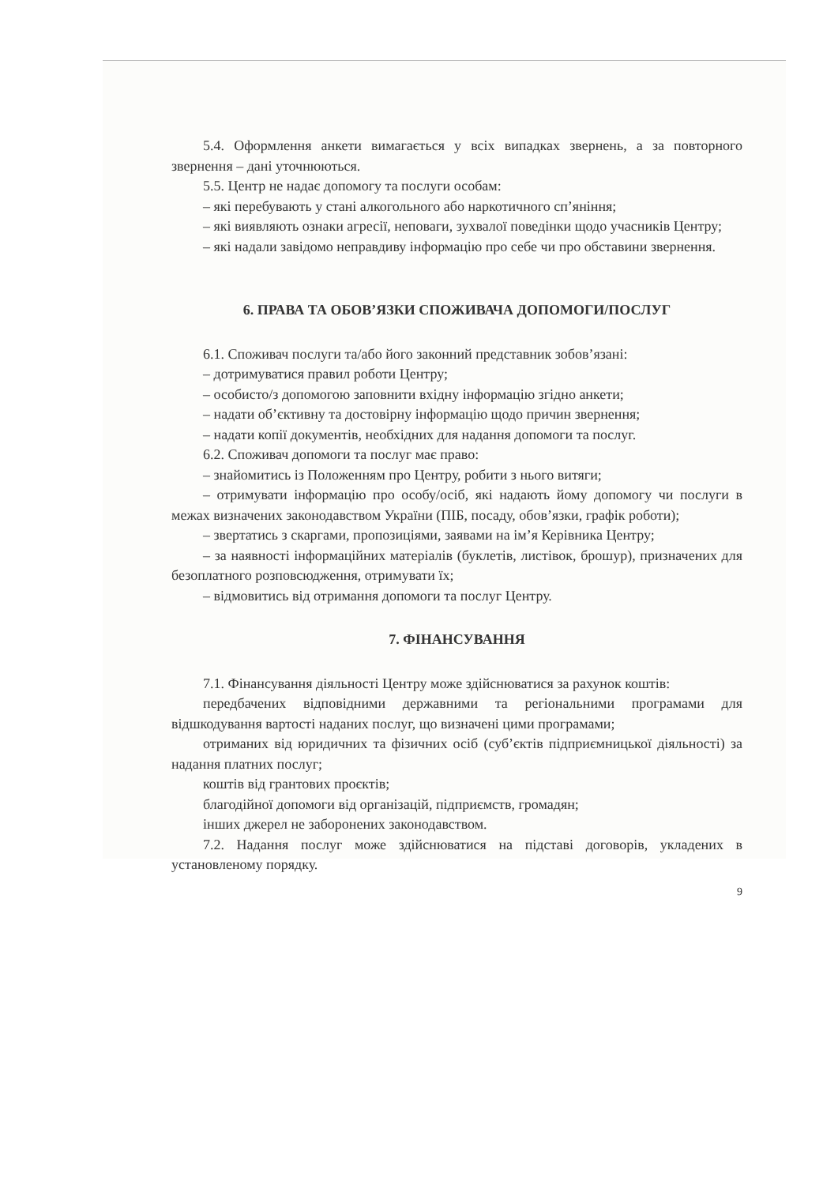5.4. Оформлення анкети вимагається у всіх випадках звернень, а за повторного звернення – дані уточнюються.
5.5. Центр не надає допомогу та послуги особам:
– які перебувають у стані алкогольного або наркотичного сп’яніння;
– які виявляють ознаки агресії, неповаги, зухвалої поведінки щодо учасників Центру;
– які надали завідомо неправдиву інформацію про себе чи про обставини звернення.
6. ПРАВА ТА ОБОВ’ЯЗКИ СПОЖИВАЧА ДОПОМОГИ/ПОСЛУГ
6.1. Споживач послуги та/або його законний представник зобов’язані:
– дотримуватися правил роботи Центру;
– особисто/з допомогою заповнити вхідну інформацію згідно анкети;
– надати об’єктивну та достовірну інформацію щодо причин звернення;
– надати копії документів, необхідних для надання допомоги та послуг.
6.2. Споживач допомоги та послуг має право:
– знайомитись із Положенням про Центру, робити з нього витяги;
– отримувати інформацію про особу/осіб, які надають йому допомогу чи послуги в межах визначених законодавством України (ПІБ, посаду, обов’язки, графік роботи);
– звертатись з скаргами, пропозиціями, заявами на ім’я Керівника Центру;
– за наявності інформаційних матеріалів (буклетів, листівок, брошур), призначених для безоплатного розповсюдження, отримувати їх;
– відмовитись від отримання допомоги та послуг Центру.
7. ФІНАНСУВАННЯ
7.1. Фінансування діяльності Центру може здійснюватися за рахунок коштів:
передбачених відповідними державними та регіональними програмами для відшкодування вартості наданих послуг, що визначені цими програмами;
отриманих від юридичних та фізичних осіб (суб’єктів підприємницької діяльності) за надання платних послуг;
коштів від грантових проєктів;
благодійної допомоги від організацій, підприємств, громадян;
інших джерел не заборонених законодавством.
7.2. Надання послуг може здійснюватися на підставі договорів, укладених в установленому порядку.
9